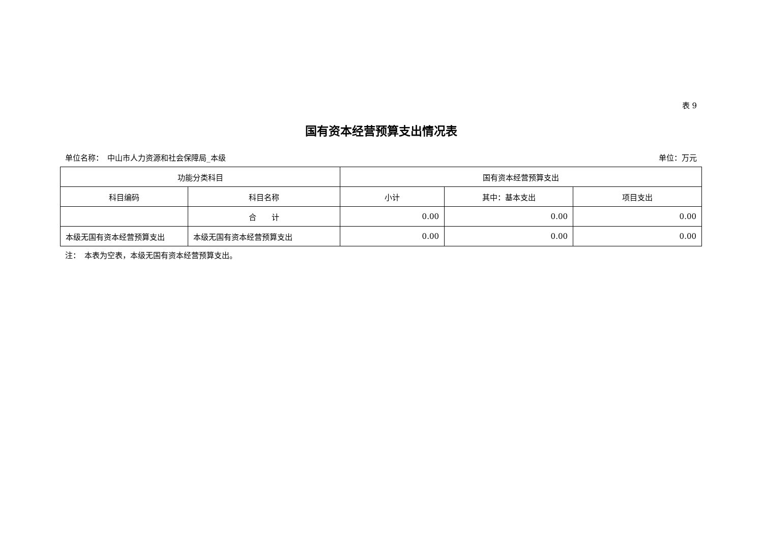表 9
国有资本经营预算支出情况表
单位名称：　中山市人力资源和社会保障局_本级 单位：万元
| 功能分类科目 | | 国有资本经营预算支出 | | |
| --- | --- | --- | --- | --- |
| 科目编码 | 科目名称 | 小计 | 其中：基本支出 | 项目支出 |
| | 合 计 | 0.00 | 0.00 | 0.00 |
| 本级无国有资本经营预算支出 | 本级无国有资本经营预算支出 | 0.00 | 0.00 | 0.00 |
注：　本表为空表，本级无国有资本经营预算支出。